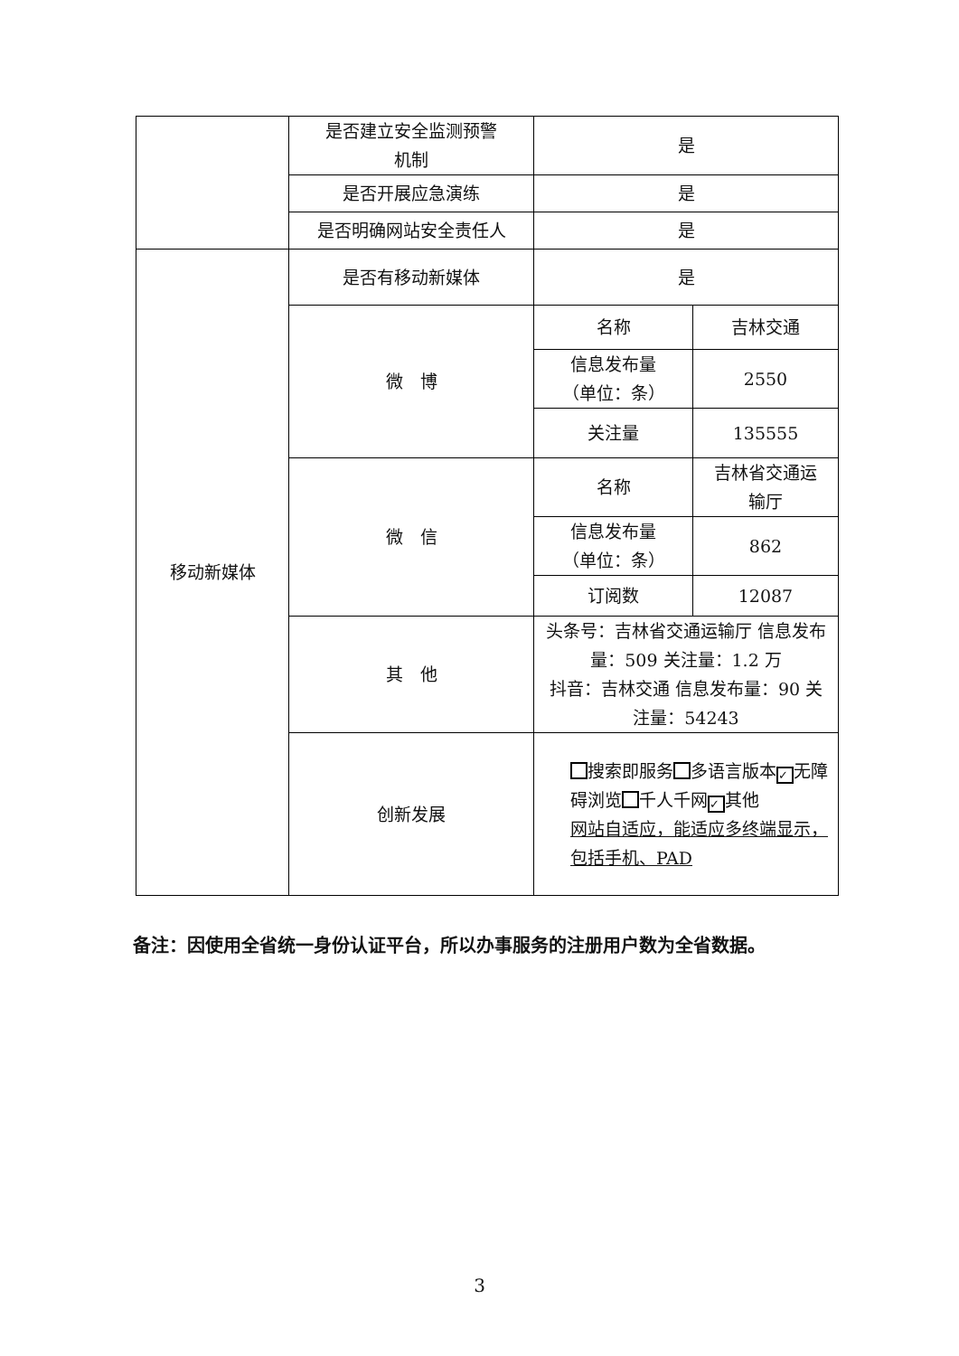| | 是否建立安全监测预警 机制 | 是 | |
| | 是否开展应急演练 | 是 | |
| | 是否明确网站安全责任人 | 是 | |
| 移动新媒体 | 是否有移动新媒体 | 是 | |
| | 微 博 | 名称 | 吉林交通 |
| | | 信息发布量 （单位：条） | 2550 |
| | | 关注量 | 135555 |
| | 微 信 | 名称 | 吉林省交通运 输厅 |
| | | 信息发布量 （单位：条） | 862 |
| | | 订阅数 | 12087 |
| | 其 他 | 头条号：吉林省交通运输厅 信息发布量：509 关注量：1.2 万 抖音：吉林交通 信息发布量：90 关注量：54243 | |
| | 创新发展 | 搜索即服务 多语言版本 ✓ 无障碍浏览 千人千网 ✓ 其他 网站自适应，能适应多终端显示，包括手机、PAD | |
备注：因使用全省统一身份认证平台，所以办事服务的注册用户数为全省数据。
3